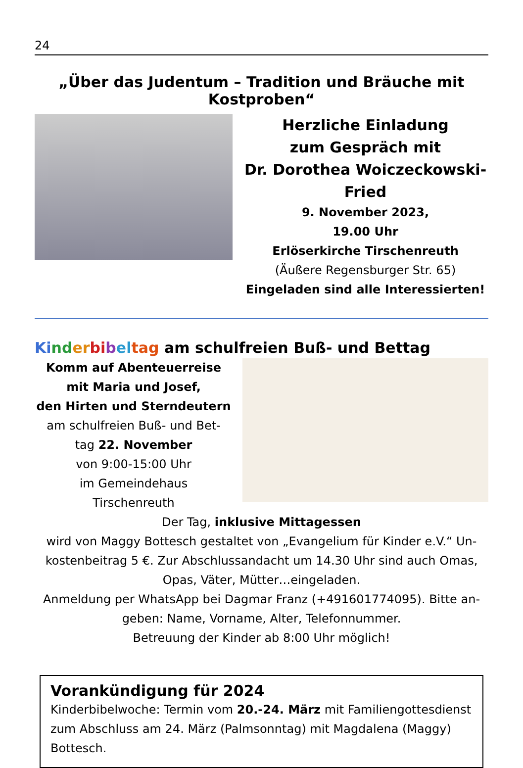24
„Über das Judentum – Tradition und Bräuche mit Kostproben“
Herzliche Einladung
zum Gespräch mit
Dr. Dorothea Woiczeckowski-Fried
9. November 2023,
19.00 Uhr
Erlöserkirche Tirschenreuth
(Äußere Regensburger Str. 65)
Eingeladen sind alle Interessierten!
Ki nd er bi bel tag am schulfreien Buß- und Bettag
Komm auf Abenteuerreise
mit Maria und Josef,
den Hirten und Sterndeutern
am schulfreien Buß- und Bet-
tag 22. November
von 9:00-15:00 Uhr
im Gemeindehaus
Tirschenreuth
Der Tag, inklusive Mittagessen
wird von Maggy Bottesch gestaltet von „Evangelium für Kinder e.V.“ Un-kostenbeitrag 5 €. Zur Abschlussandacht um 14.30 Uhr sind auch Omas, Opas, Väter, Mütter…eingeladen.
Anmeldung per WhatsApp bei Dagmar Franz (+491601774095). Bitte an-geben: Name, Vorname, Alter, Telefonnummer.
Betreuung der Kinder ab 8:00 Uhr möglich!
Vorankündigung für 2024
Kinderbibelwoche: Termin vom 20.-24. März mit Familiengottesdienst zum Abschluss am 24. März (Palmsonntag) mit Magdalena (Maggy) Bottesch.